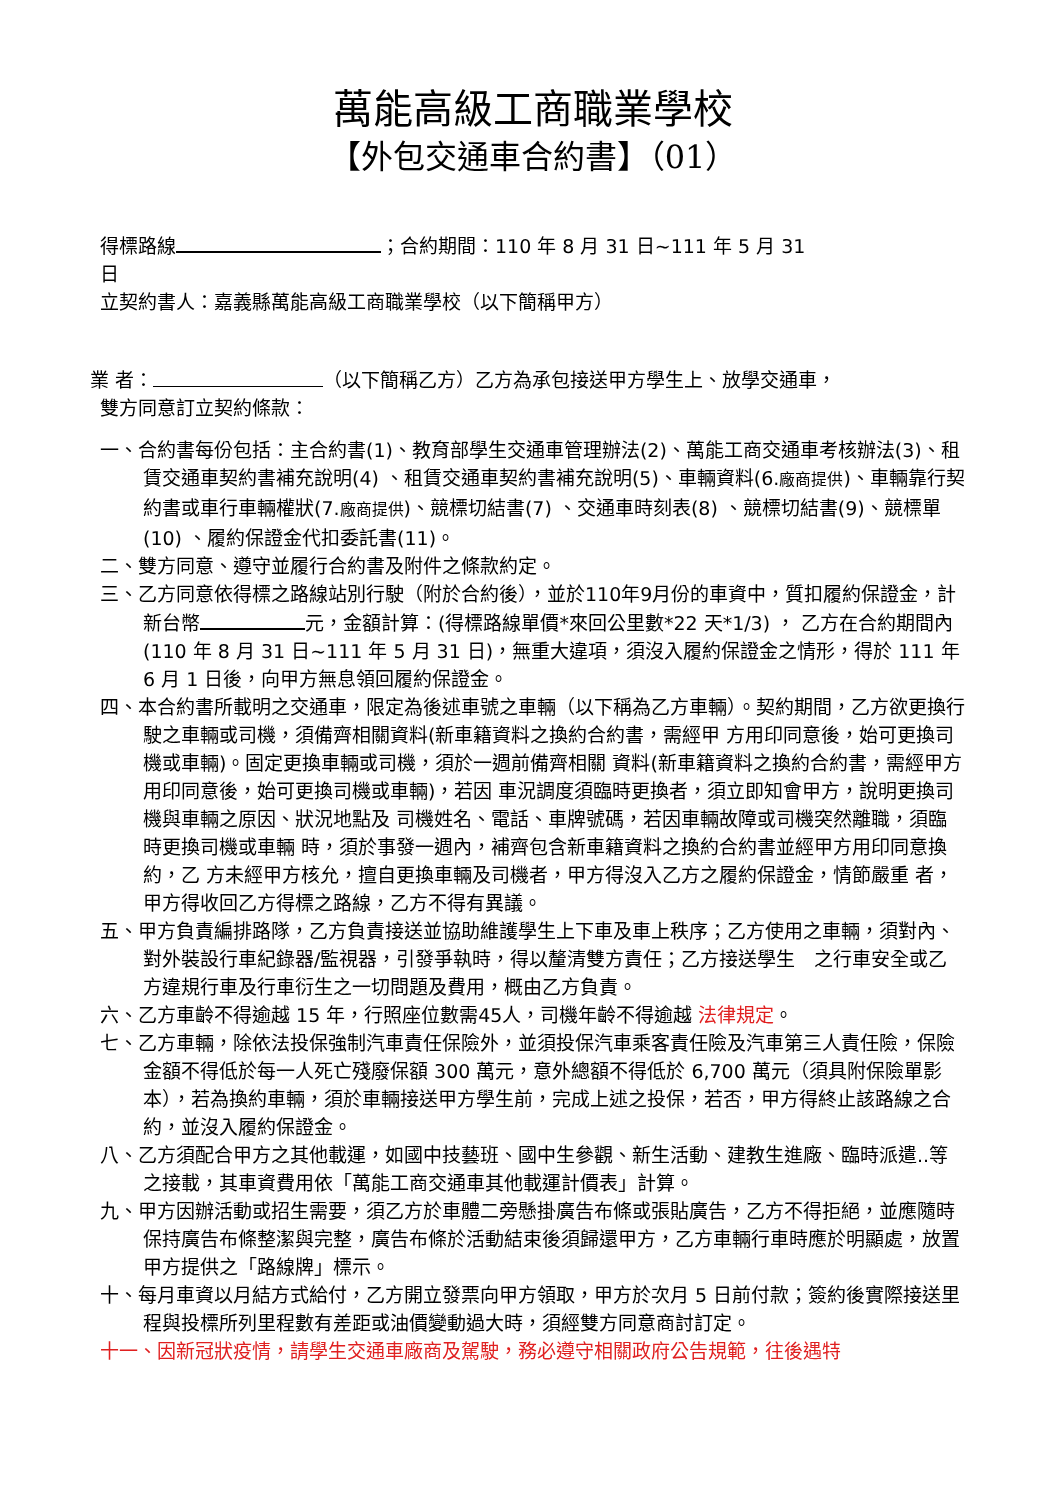萬能高級工商職業學校
【外包交通車合約書】（01）
得標路線 ；合約期間：110 年 8 月 31 日~111 年 5 月 31
日
立契約書人：嘉義縣萬能高級工商職業學校（以下簡稱甲方）
業 者： （以下簡稱乙方）乙方為承包接送甲方學生上、放學交通車，
雙方同意訂立契約條款：
一、合約書每份包括：主合約書(1)、教育部學生交通車管理辦法(2)、萬能工商交通車考核辦法(3)、租賃交通車契約書補充說明(4) 、租賃交通車契約書補充說明(5)、車輛資料(6.廠商提供)、車輛靠行契約書或車行車輛權狀(7.廠商提供)、競標切結書(7) 、交通車時刻表(8) 、競標切結書(9)、競標單(10) 、履約保證金代扣委託書(11)。
二、雙方同意、遵守並履行合約書及附件之條款約定。
三、乙方同意依得標之路線站別行駛（附於合約後），並於110年9月份的車資中，質扣履約保證金，計新台幣 元，金額計算：(得標路線單價*來回公里數*22 天*1/3) ， 乙方在合約期間內(110 年 8 月 31 日~111 年 5 月 31 日)，無重大違項，須沒入履約保證金之情形，得於 111 年 6 月 1 日後，向甲方無息領回履約保證金。
四、本合約書所載明之交通車，限定為後述車號之車輛（以下稱為乙方車輛）。契約期間，乙方欲更換行駛之車輛或司機，須備齊相關資料(新車籍資料之換約合約書，需經甲 方用印同意後，始可更換司機或車輛)。固定更換車輛或司機，須於一週前備齊相關 資料(新車籍資料之換約合約書，需經甲方用印同意後，始可更換司機或車輛)，若因 車況調度須臨時更換者，須立即知會甲方，說明更換司機與車輛之原因、狀況地點及 司機姓名、電話、車牌號碼，若因車輛故障或司機突然離職，須臨時更換司機或車輛 時，須於事發一週內，補齊包含新車籍資料之換約合約書並經甲方用印同意換約，乙 方未經甲方核允，擅自更換車輛及司機者，甲方得沒入乙方之履約保證金，情節嚴重 者，甲方得收回乙方得標之路線，乙方不得有異議。
五、甲方負責編排路隊，乙方負責接送並協助維護學生上下車及車上秩序；乙方使用之車輛，須對內、對外裝設行車紀錄器/監視器，引發爭執時，得以釐清雙方責任；乙方接送學生　之行車安全或乙方違規行車及行車衍生之一切問題及費用，概由乙方負責。
六、乙方車齡不得逾越 15 年，行照座位數需45人，司機年齡不得逾越 法律規定。
七、乙方車輛，除依法投保強制汽車責任保險外，並須投保汽車乘客責任險及汽車第三人責任險，保險金額不得低於每一人死亡殘廢保額 300 萬元，意外總額不得低於 6,700 萬元（須具附保險單影本），若為換約車輛，須於車輛接送甲方學生前，完成上述之投保，若否，甲方得終止該路線之合約，並沒入履約保證金。
八、乙方須配合甲方之其他載運，如國中技藝班、國中生參觀、新生活動、建教生進廠、臨時派遣..等之接載，其車資費用依「萬能工商交通車其他載運計價表」計算。
九、甲方因辦活動或招生需要，須乙方於車體二旁懸掛廣告布條或張貼廣告，乙方不得拒絕，並應隨時保持廣告布條整潔與完整，廣告布條於活動結束後須歸還甲方，乙方車輛行車時應於明顯處，放置甲方提供之「路線牌」標示。
十、每月車資以月結方式給付，乙方開立發票向甲方領取，甲方於次月 5 日前付款；簽約後實際接送里程與投標所列里程數有差距或油價變動過大時，須經雙方同意商討訂定。
十一、因新冠狀疫情，請學生交通車廠商及駕駛，務必遵守相關政府公告規範，往後遇特